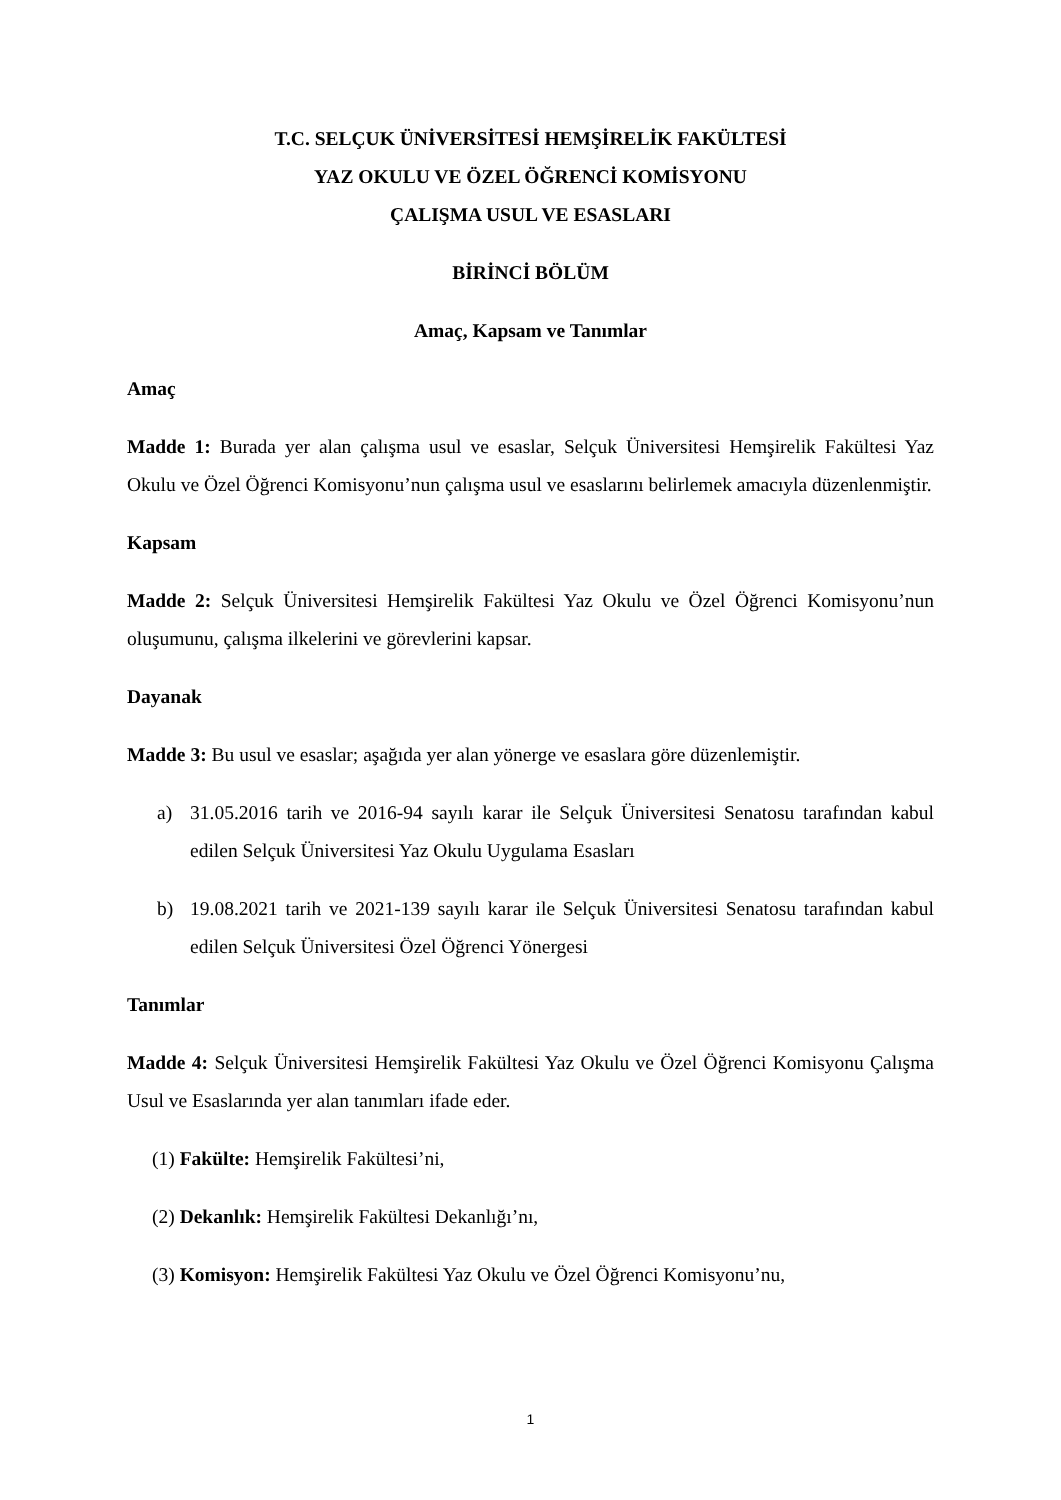T.C. SELÇUK ÜNİVERSİTESİ HEMŞİRELİK FAKÜLTESİ
YAZ OKULU VE ÖZEL ÖĞRENCİ KOMİSYONU
ÇALIŞMA USUL VE ESASLARI
BİRİNCİ BÖLÜM
Amaç, Kapsam ve Tanımlar
Amaç
Madde 1: Burada yer alan çalışma usul ve esaslar, Selçuk Üniversitesi Hemşirelik Fakültesi Yaz Okulu ve Özel Öğrenci Komisyonu’nun çalışma usul ve esaslarını belirlemek amacıyla düzenlenmiştir.
Kapsam
Madde 2: Selçuk Üniversitesi Hemşirelik Fakültesi Yaz Okulu ve Özel Öğrenci Komisyonu’nun oluşumunu, çalışma ilkelerini ve görevlerini kapsar.
Dayanak
Madde 3: Bu usul ve esaslar; aşağıda yer alan yönerge ve esaslara göre düzenlemiştir.
a) 31.05.2016 tarih ve 2016-94 sayılı karar ile Selçuk Üniversitesi Senatosu tarafından kabul edilen Selçuk Üniversitesi Yaz Okulu Uygulama Esasları
b) 19.08.2021 tarih ve 2021-139 sayılı karar ile Selçuk Üniversitesi Senatosu tarafından kabul edilen Selçuk Üniversitesi Özel Öğrenci Yönergesi
Tanımlar
Madde 4: Selçuk Üniversitesi Hemşirelik Fakültesi Yaz Okulu ve Özel Öğrenci Komisyonu Çalışma Usul ve Esaslarında yer alan tanımları ifade eder.
(1) Fakülte: Hemşirelik Fakültesi’ni,
(2) Dekanlık: Hemşirelik Fakültesi Dekanlığı’nı,
(3) Komisyon: Hemşirelik Fakültesi Yaz Okulu ve Özel Öğrenci Komisyonu’nu,
1